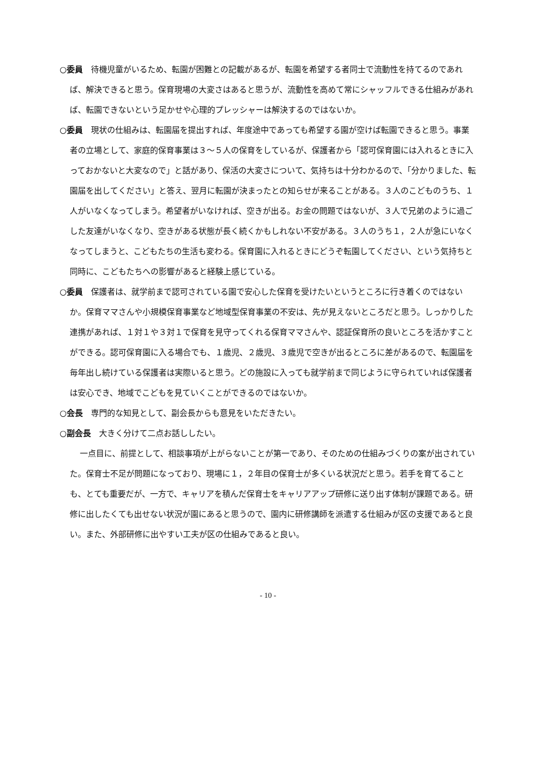○委員　待機児童がいるため、転園が困難との記載があるが、転園を希望する者同士で流動性を持てるのであれば、解決できると思う。保育現場の大変さはあると思うが、流動性を高めて常にシャッフルできる仕組みがあれば、転園できないという足かせや心理的プレッシャーは解決するのではないか。
○委員　現状の仕組みは、転園届を提出すれば、年度途中であっても希望する園が空けば転園できると思う。事業者の立場として、家庭的保育事業は３～５人の保育をしているが、保護者から「認可保育園には入れるときに入っておかないと大変なので」と話があり、保活の大変さについて、気持ちは十分わかるので、「分かりました、転園届を出してください」と答え、翌月に転園が決まったとの知らせが来ることがある。３人のこどものうち、１人がいなくなってしまう。希望者がいなければ、空きが出る。お金の問題ではないが、３人で兄弟のように過ごした友達がいなくなり、空きがある状態が長く続くかもしれない不安がある。３人のうち１，２人が急にいなくなってしまうと、こどもたちの生活も変わる。保育園に入れるときにどうぞ転園してください、という気持ちと同時に、こどもたちへの影響があると経験上感じている。
○委員　保護者は、就学前まで認可されている園で安心した保育を受けたいというところに行き着くのではないか。保育ママさんや小規模保育事業など地域型保育事業の不安は、先が見えないところだと思う。しっかりした連携があれば、１対１や３対１で保育を見守ってくれる保育ママさんや、認証保育所の良いところを活かすことができる。認可保育園に入る場合でも、１歳児、２歳児、３歳児で空きが出るところに差があるので、転園届を毎年出し続けている保護者は実際いると思う。どの施設に入っても就学前まで同じように守られていれば保護者は安心でき、地域でこどもを見ていくことができるのではないか。
○会長　専門的な知見として、副会長からも意見をいただきたい。
○副会長　大きく分けて二点お話ししたい。
一点目に、前提として、相談事項が上がらないことが第一であり、そのための仕組みづくりの案が出されていた。保育士不足が問題になっており、現場に１，２年目の保育士が多くいる状況だと思う。若手を育てることも、とても重要だが、一方で、キャリアを積んだ保育士をキャリアアップ研修に送り出す体制が課題である。研修に出したくても出せない状況が園にあると思うので、園内に研修講師を派遣する仕組みが区の支援であると良い。また、外部研修に出やすい工夫が区の仕組みであると良い。
- 10 -